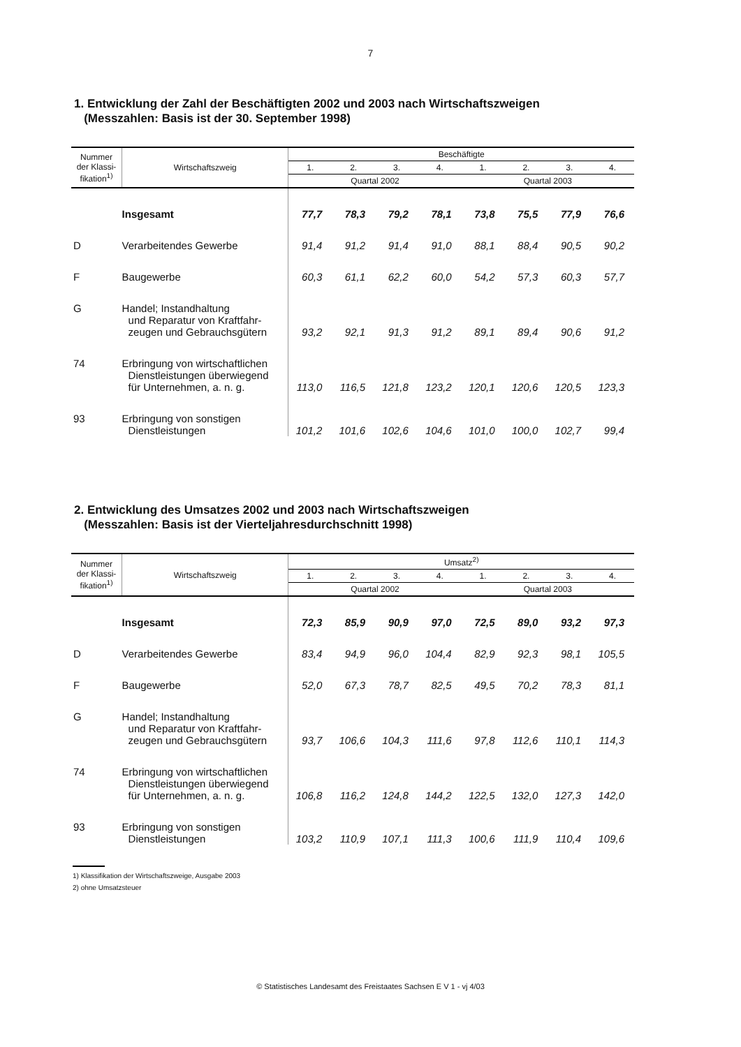7
1. Entwicklung der Zahl der Beschäftigten 2002 und 2003 nach Wirtschaftszweigen
(Messzahlen: Basis ist der 30. September 1998)
| Nummer der Klassi- fikation<sup>1)</sup> | Wirtschaftszweig | Beschäftigte | | | | | | | |
| --- | --- | --- | --- | --- | --- | --- | --- | --- | --- |
| | | 1. | 2. | 3. | 4. | 1. | 2. | 3. | 4. |
| | | Quartal 2002 | | | | Quartal 2003 | | | |
| | Insgesamt | 77,7 | 78,3 | 79,2 | 78,1 | 73,8 | 75,5 | 77,9 | 76,6 |
| D | Verarbeitendes Gewerbe | 91,4 | 91,2 | 91,4 | 91,0 | 88,1 | 88,4 | 90,5 | 90,2 |
| F | Baugewerbe | 60,3 | 61,1 | 62,2 | 60,0 | 54,2 | 57,3 | 60,3 | 57,7 |
| G | Handel; Instandhaltung und Reparatur von Kraftfahr- zeugen und Gebrauchsgütern | 93,2 | 92,1 | 91,3 | 91,2 | 89,1 | 89,4 | 90,6 | 91,2 |
| 74 | Erbringung von wirtschaftlichen Dienstleistungen überwiegend für Unternehmen, a. n. g. | 113,0 | 116,5 | 121,8 | 123,2 | 120,1 | 120,6 | 120,5 | 123,3 |
| 93 | Erbringung von sonstigen Dienstleistungen | 101,2 | 101,6 | 102,6 | 104,6 | 101,0 | 100,0 | 102,7 | 99,4 |
2. Entwicklung des Umsatzes 2002 und 2003 nach Wirtschaftszweigen
(Messzahlen: Basis ist der Vierteljahresdurchschnitt 1998)
| Nummer der Klassi- fikation<sup>1)</sup> | Wirtschaftszweig | Umsatz<sup>2)</sup> | | | | | | | |
| --- | --- | --- | --- | --- | --- | --- | --- | --- | --- |
| | | 1. | 2. | 3. | 4. | 1. | 2. | 3. | 4. |
| | | Quartal 2002 | | | | Quartal 2003 | | | |
| | Insgesamt | 72,3 | 85,9 | 90,9 | 97,0 | 72,5 | 89,0 | 93,2 | 97,3 |
| D | Verarbeitendes Gewerbe | 83,4 | 94,9 | 96,0 | 104,4 | 82,9 | 92,3 | 98,1 | 105,5 |
| F | Baugewerbe | 52,0 | 67,3 | 78,7 | 82,5 | 49,5 | 70,2 | 78,3 | 81,1 |
| G | Handel; Instandhaltung und Reparatur von Kraftfahr- zeugen und Gebrauchsgütern | 93,7 | 106,6 | 104,3 | 111,6 | 97,8 | 112,6 | 110,1 | 114,3 |
| 74 | Erbringung von wirtschaftlichen Dienstleistungen überwiegend für Unternehmen, a. n. g. | 106,8 | 116,2 | 124,8 | 144,2 | 122,5 | 132,0 | 127,3 | 142,0 |
| 93 | Erbringung von sonstigen Dienstleistungen | 103,2 | 110,9 | 107,1 | 111,3 | 100,6 | 111,9 | 110,4 | 109,6 |
1) Klassifikation der Wirtschaftszweige, Ausgabe 2003
2) ohne Umsatzsteuer
© Statistisches Landesamt des Freistaates Sachsen E V 1 - vj 4/03